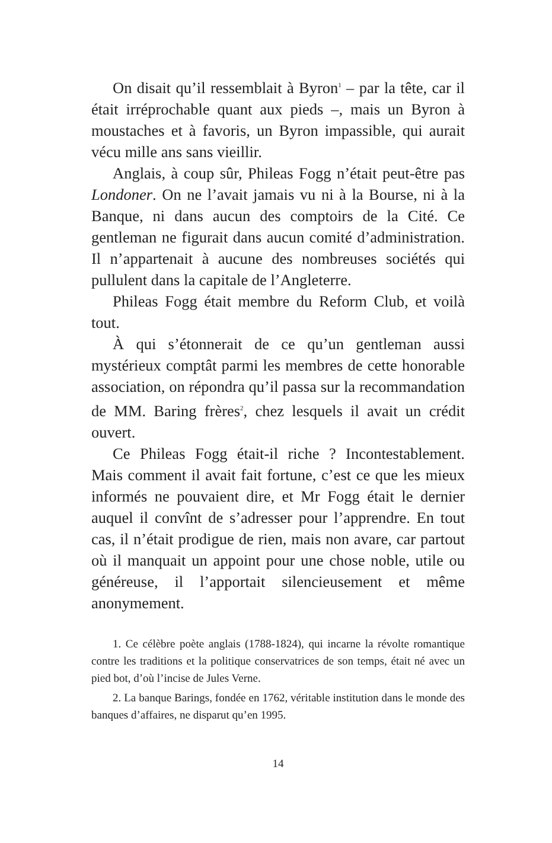On disait qu’il ressemblait à Byron<sup>1</sup> – par la tête, car il était irréprochable quant aux pieds –, mais un Byron à moustaches et à favoris, un Byron impassible, qui aurait vécu mille ans sans vieillir.
Anglais, à coup sûr, Phileas Fogg n’était peut-être pas Londoner. On ne l’avait jamais vu ni à la Bourse, ni à la Banque, ni dans aucun des comptoirs de la Cité. Ce gentleman ne figurait dans aucun comité d’administration. Il n’appartenait à aucune des nombreuses sociétés qui pullulent dans la capitale de l’Angleterre.
Phileas Fogg était membre du Reform Club, et voilà tout.
À qui s’étonnerait de ce qu’un gentleman aussi mystérieux comptât parmi les membres de cette honorable association, on répondra qu’il passa sur la recommandation de MM. Baring frères<sup>2</sup>, chez lesquels il avait un crédit ouvert.
Ce Phileas Fogg était-il riche ? Incontestablement. Mais comment il avait fait fortune, c’est ce que les mieux informés ne pouvaient dire, et Mr Fogg était le dernier auquel il convînt de s’adresser pour l’apprendre. En tout cas, il n’était prodigue de rien, mais non avare, car partout où il manquait un appoint pour une chose noble, utile ou généreuse, il l’apportait silencieusement et même anonymement.
1. Ce célèbre poète anglais (1788-1824), qui incarne la révolte romantique contre les traditions et la politique conservatrices de son temps, était né avec un pied bot, d’où l’incise de Jules Verne.
2. La banque Barings, fondée en 1762, véritable institution dans le monde des banques d’affaires, ne disparut qu’en 1995.
14